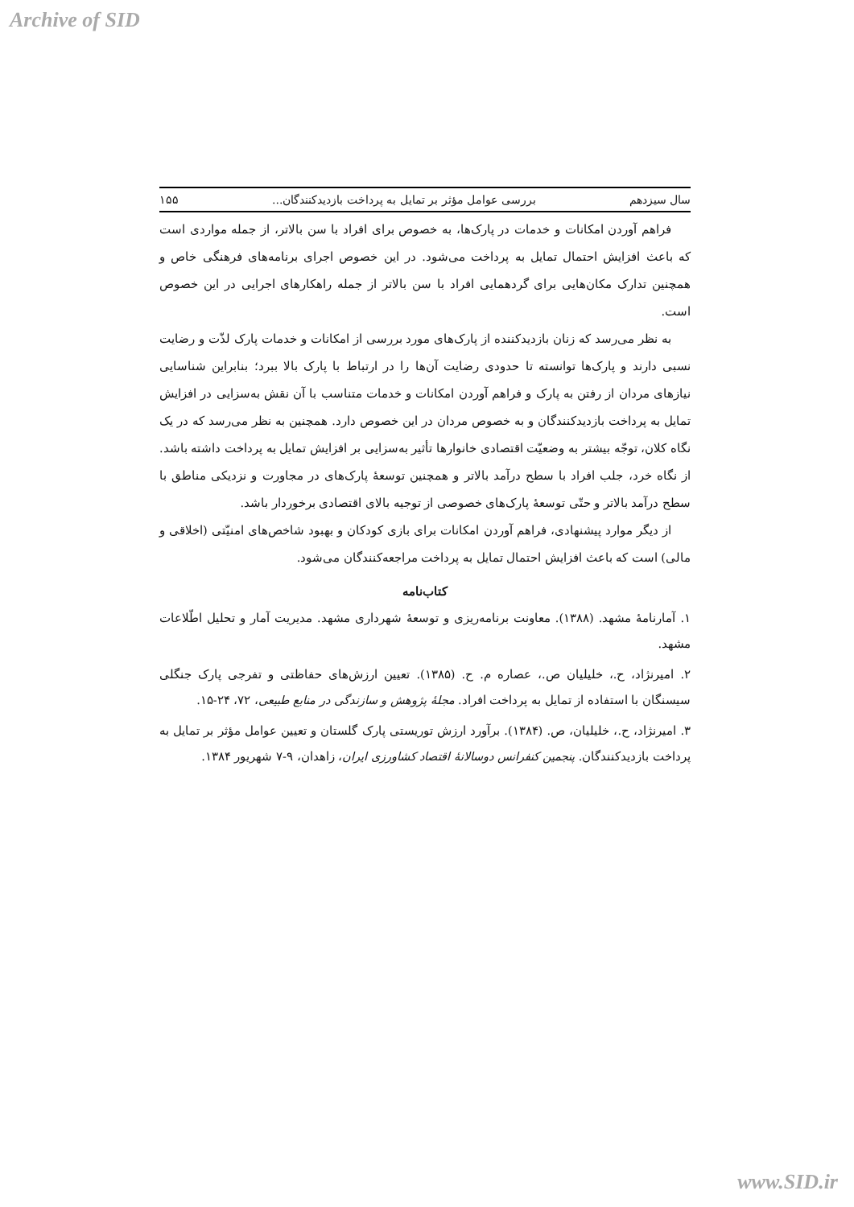Archive of SID
سال سیزدهم بررسی عوامل مؤثر بر تمایل به پرداخت بازدیدکنندگان... ۱۵۵
فراهم آوردن امکانات و خدمات در پارک‌ها، به خصوص برای افراد با سن بالاتر، از جمله مواردی است که باعث افزایش احتمال تمایل به پرداخت می‌شود. در این خصوص اجرای برنامه‌های فرهنگی خاص و همچنین تدارک مکان‌هایی برای گردهمایی افراد با سن بالاتر از جمله راهکارهای اجرایی در این خصوص است.
به نظر می‌رسد که زنان بازدیدکننده از پارک‌های مورد بررسی از امکانات و خدمات پارک لذّت و رضایت نسبی دارند و پارک‌ها توانسته تا حدودی رضایت آن‌ها را در ارتباط با پارک بالا ببرد؛ بنابراین شناسایی نیازهای مردان از رفتن به پارک و فراهم آوردن امکانات و خدمات متناسب با آن نقش به‌سزایی در افزایش تمایل به پرداخت بازدیدکنندگان و به خصوص مردان در این خصوص دارد. همچنین به نظر می‌رسد که در یک نگاه کلان، توجّه بیشتر به وضعیّت اقتصادی خانوارها تأثیر به‌سزایی بر افزایش تمایل به پرداخت داشته باشد. از نگاه خرد، جلب افراد با سطح درآمد بالاتر و همچنین توسعهٔ پارک‌های در مجاورت و نزدیکی مناطق با سطح درآمد بالاتر و حتّی توسعهٔ پارک‌های خصوصی از توجیه بالای اقتصادی برخوردار باشد.
از دیگر موارد پیشنهادی، فراهم آوردن امکانات برای بازی کودکان و بهبود شاخص‌های امنیّتی (اخلاقی و مالی) است که باعث افزایش احتمال تمایل به پرداخت مراجعه‌کنندگان می‌شود.
کتاب‌نامه
۱. آمارنامهٔ مشهد. (۱۳۸۸). معاونت برنامه‌ریزی و توسعهٔ شهرداری مشهد. مدیریت آمار و تحلیل اطّلاعات مشهد.
۲. امیرنژاد، ح.، خلیلیان ص.، عصاره م. ح. (۱۳۸۵). تعیین ارزش‌های حفاظتی و تفرجی پارک جنگلی سیسنگان با استفاده از تمایل به پرداخت افراد. مجلهٔ پژوهش و سازندگی در منابع طبیعی، ۷۲، ۲۴-۱۵.
۳. امیرنژاد، ح.، خلیلیان، ص. (۱۳۸۴). برآورد ارزش توریستی پارک گلستان و تعیین عوامل مؤثر بر تمایل به پرداخت بازدیدکنندگان. پنجمین کنفرانس دوسالانهٔ اقتصاد کشاورزی ایران، زاهدان، ۹-۷ شهریور ۱۳۸۴.
www.SID.ir